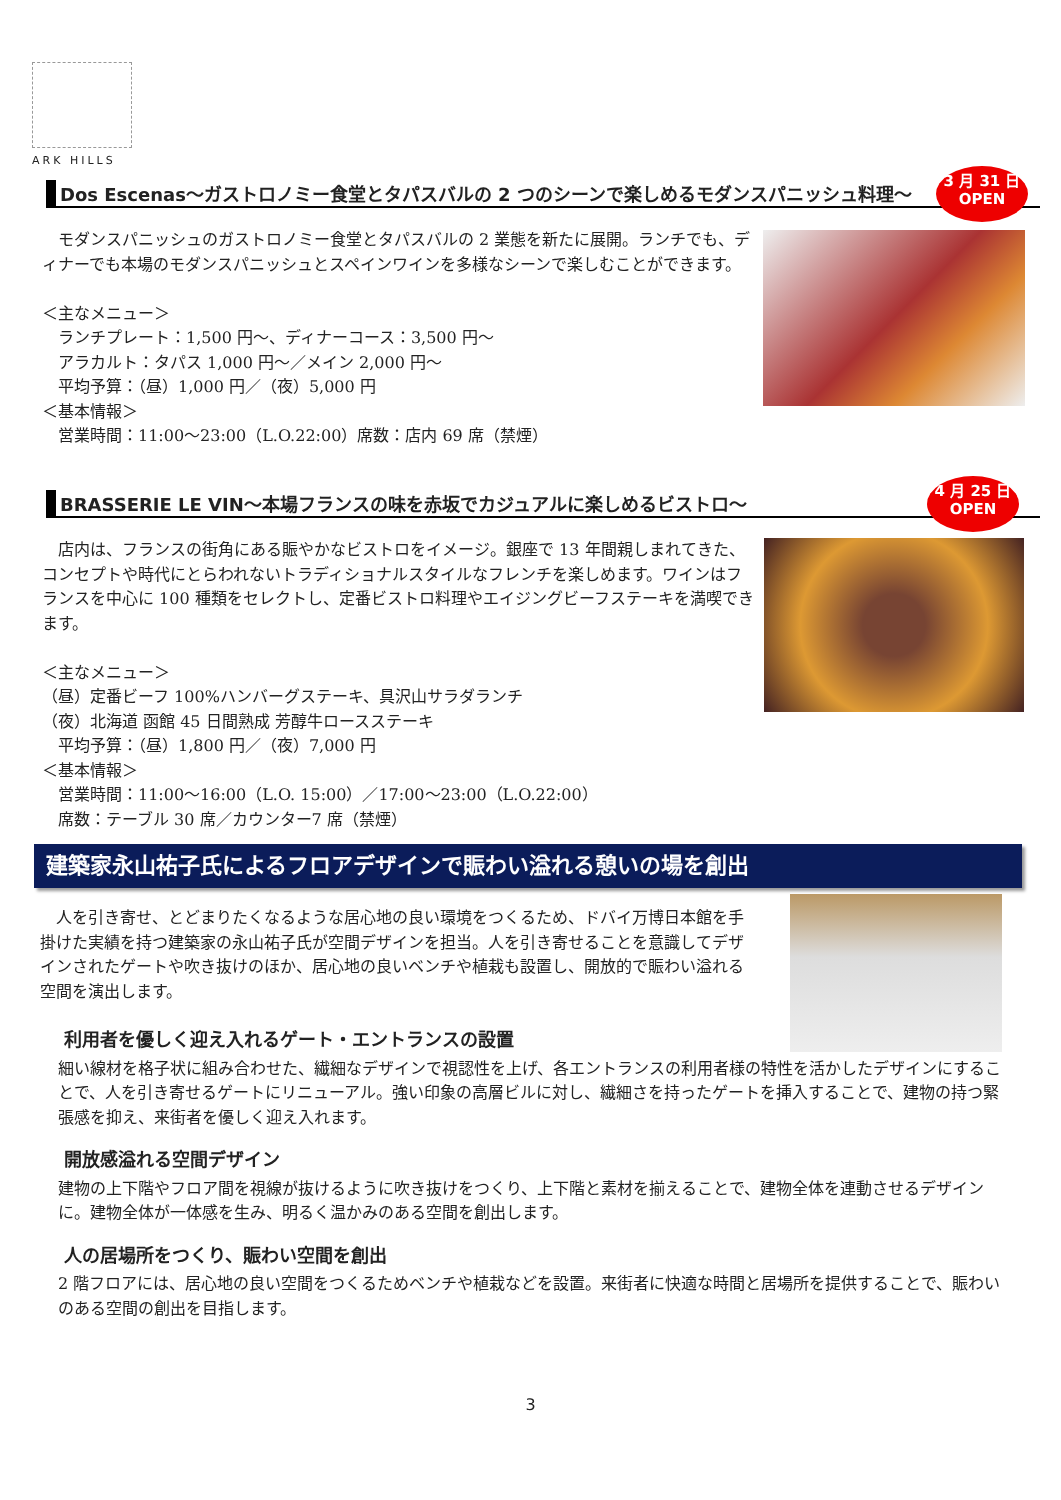ARK HILLS
Dos Escenas～ガストロノミー食堂とタパスバルの 2 つのシーンで楽しめるモダンスパニッシュ料理～
3 月 31 日
OPEN
　モダンスパニッシュのガストロノミー食堂とタパスバルの 2 業態を新たに展開。ランチでも、ディナーでも本場のモダンスパニッシュとスペインワインを多様なシーンで楽しむことができます。
＜主なメニュー＞
　ランチプレート：1,500 円～、ディナーコース：3,500 円～
　アラカルト：タパス 1,000 円～／メイン 2,000 円～
　平均予算：（昼）1,000 円／（夜）5,000 円
＜基本情報＞
　営業時間：11:00～23:00（L.O.22:00）席数：店内 69 席（禁煙）
BRASSERIE LE VIN～本場フランスの味を赤坂でカジュアルに楽しめるビストロ～
4 月 25 日
OPEN
　店内は、フランスの街角にある賑やかなビストロをイメージ。銀座で 13 年間親しまれてきた、コンセプトや時代にとらわれないトラディショナルスタイルなフレンチを楽しめます。ワインはフランスを中心に 100 種類をセレクトし、定番ビストロ料理やエイジングビーフステーキを満喫できます。
＜主なメニュー＞
（昼）定番ビーフ 100%ハンバーグステーキ、具沢山サラダランチ
（夜）北海道 函館 45 日間熟成 芳醇牛ロースステーキ
　平均予算：（昼）1,800 円／（夜）7,000 円
＜基本情報＞
　営業時間：11:00～16:00（L.O. 15:00）／17:00～23:00（L.O.22:00）
　席数：テーブル 30 席／カウンター7 席（禁煙）
建築家永山祐子氏によるフロアデザインで賑わい溢れる憩いの場を創出
　人を引き寄せ、とどまりたくなるような居心地の良い環境をつくるため、ドバイ万博日本館を手掛けた実績を持つ建築家の永山祐子氏が空間デザインを担当。人を引き寄せることを意識してデザインされたゲートや吹き抜けのほか、居心地の良いベンチや植栽も設置し、開放的で賑わい溢れる空間を演出します。
利用者を優しく迎え入れるゲート・エントランスの設置
細い線材を格子状に組み合わせた、繊細なデザインで視認性を上げ、各エントランスの利用者様の特性を活かしたデザインにすることで、人を引き寄せるゲートにリニューアル。強い印象の高層ビルに対し、繊細さを持ったゲートを挿入することで、建物の持つ緊張感を抑え、来街者を優しく迎え入れます。
開放感溢れる空間デザイン
建物の上下階やフロア間を視線が抜けるように吹き抜けをつくり、上下階と素材を揃えることで、建物全体を連動させるデザインに。建物全体が一体感を生み、明るく温かみのある空間を創出します。
人の居場所をつくり、賑わい空間を創出
2 階フロアには、居心地の良い空間をつくるためベンチや植栽などを設置。来街者に快適な時間と居場所を提供することで、賑わいのある空間の創出を目指します。
3